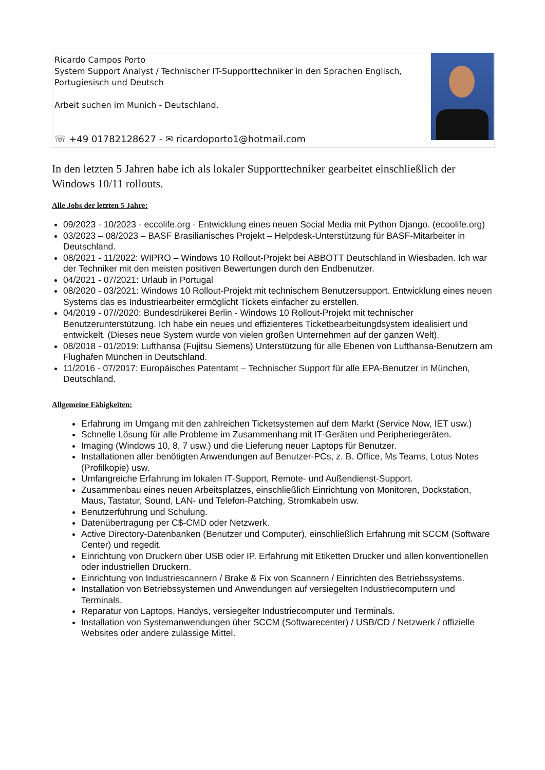| Ricardo Campos Porto System Support Analyst / Technischer IT-Supporttechniker in den Sprachen Englisch, Portugiesisch und Deutsch Arbeit suchen im Munich - Deutschland. ☏ +49 01782128627 - ✉ ricardoporto1@hotmail.com | |
In den letzten 5 Jahren habe ich als lokaler Supporttechniker gearbeitet einschließlich der Windows 10/11 rollouts.
Alle Jobs der letzten 5 Jahre:
09/2023 - 10/2023 - eccolife.org - Entwicklung eines neuen Social Media mit Python Django. (ecoolife.org)
03/2023 – 08/2023 – BASF Brasilianisches Projekt – Helpdesk-Unterstützung für BASF-Mitarbeiter in Deutschland.
08/2021 - 11/2022: WIPRO – Windows 10 Rollout-Projekt bei ABBOTT Deutschland in Wiesbaden. Ich war der Techniker mit den meisten positiven Bewertungen durch den Endbenutzer.
04/2021 - 07/2021: Urlaub in Portugal
08/2020 - 03/2021: Windows 10 Rollout-Projekt mit technischem Benutzersupport. Entwicklung eines neuen Systems das es Industriearbeiter ermöglicht Tickets einfacher zu erstellen.
04/2019 - 07//2020: Bundesdrükerei Berlin - Windows 10 Rollout-Projekt mit technischer Benutzerunterstützung. Ich habe ein neues und effizienteres Ticketbearbeitungdsystem idealisiert und entwickelt. (Dieses neue System wurde von vielen großen Unternehmen auf der ganzen Welt).
08/2018 - 01/2019: Lufthansa (Fujitsu Siemens) Unterstützung für alle Ebenen von Lufthansa-Benutzern am Flughafen München in Deutschland.
11/2016 - 07/2017: Europäisches Patentamt – Technischer Support für alle EPA-Benutzer in München, Deutschland.
Allgemeine Fähigkeiten:
Erfahrung im Umgang mit den zahlreichen Ticketsystemen auf dem Markt (Service Now, IET usw.)
Schnelle Lösung für alle Probleme im Zusammenhang mit IT-Geräten und Peripheriegeräten.
Imaging (Windows 10, 8, 7 usw.) und die Lieferung neuer Laptops für Benutzer.
Installationen aller benötigten Anwendungen auf Benutzer-PCs, z. B. Office, Ms Teams, Lotus Notes (Profilkopie) usw.
Umfangreiche Erfahrung im lokalen IT-Support, Remote- und Außendienst-Support.
Zusammenbau eines neuen Arbeitsplatzes, einschließlich Einrichtung von Monitoren, Dockstation, Maus, Tastatur, Sound, LAN- und Telefon-Patching, Stromkabeln usw.
Benutzerführung und Schulung.
Datenübertragung per C$-CMD oder Netzwerk.
Active Directory-Datenbanken (Benutzer und Computer), einschließlich Erfahrung mit SCCM (Software Center) und regedit.
Einrichtung von Druckern über USB oder IP. Erfahrung mit Etiketten Drucker und allen konventionellen oder industriellen Druckern.
Einrichtung von Industriescannern / Brake & Fix von Scannern / Einrichten des Betriebssystems.
Installation von Betriebssystemen und Anwendungen auf versiegelten Industriecomputern und Terminals.
Reparatur von Laptops, Handys, versiegelter Industriecomputer und Terminals.
Installation von Systemanwendungen über SCCM (Softwarecenter) / USB/CD / Netzwerk / offizielle Websites oder andere zulässige Mittel.